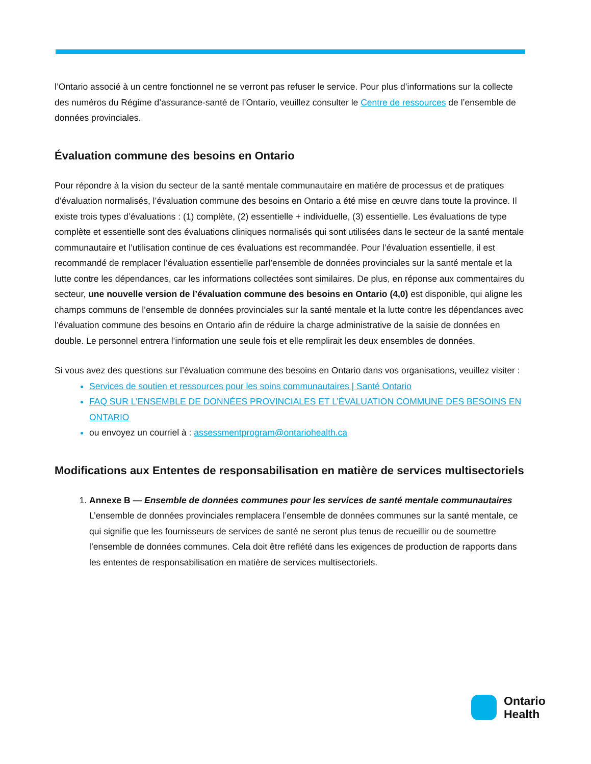l’Ontario associé à un centre fonctionnel ne se verront pas refuser le service. Pour plus d’informations sur la collecte des numéros du Régime d’assurance-santé de l’Ontario, veuillez consulter le Centre de ressources de l’ensemble de données provinciales.
Évaluation commune des besoins en Ontario
Pour répondre à la vision du secteur de la santé mentale communautaire en matière de processus et de pratiques d’évaluation normalisés, l’évaluation commune des besoins en Ontario a été mise en œuvre dans toute la province. Il existe trois types d’évaluations : (1) complète, (2) essentielle + individuelle, (3) essentielle. Les évaluations de type complète et essentielle sont des évaluations cliniques normalisés qui sont utilisées dans le secteur de la santé mentale communautaire et l’utilisation continue de ces évaluations est recommandée. Pour l’évaluation essentielle, il est recommandé de remplacer l’évaluation essentielle parl’ensemble de données provinciales sur la santé mentale et la lutte contre les dépendances, car les informations collectées sont similaires. De plus, en réponse aux commentaires du secteur, une nouvelle version de l’évaluation commune des besoins en Ontario (4,0) est disponible, qui aligne les champs communs de l’ensemble de données provinciales sur la santé mentale et la lutte contre les dépendances avec l’évaluation commune des besoins en Ontario afin de réduire la charge administrative de la saisie de données en double. Le personnel entrera l’information une seule fois et elle remplirait les deux ensembles de données.
Si vous avez des questions sur l’évaluation commune des besoins en Ontario dans vos organisations, veuillez visiter :
Services de soutien et ressources pour les soins communautaires | Santé Ontario
FAQ SUR L’ENSEMBLE DE DONNÉES PROVINCIALES ET L’ÉVALUATION COMMUNE DES BESOINS EN ONTARIO
ou envoyez un courriel à : assessmentprogram@ontariohealth.ca
Modifications aux Ententes de responsabilisation en matière de services multisectoriels
1. Annexe B — Ensemble de données communes pour les services de santé mentale communautaires
L’ensemble de données provinciales remplacera l’ensemble de données communes sur la santé mentale, ce qui signifie que les fournisseurs de services de santé ne seront plus tenus de recueillir ou de soumettre l’ensemble de données communes. Cela doit être reflété dans les exigences de production de rapports dans les ententes de responsabilisation en matière de services multisectoriels.
Ontario
Health